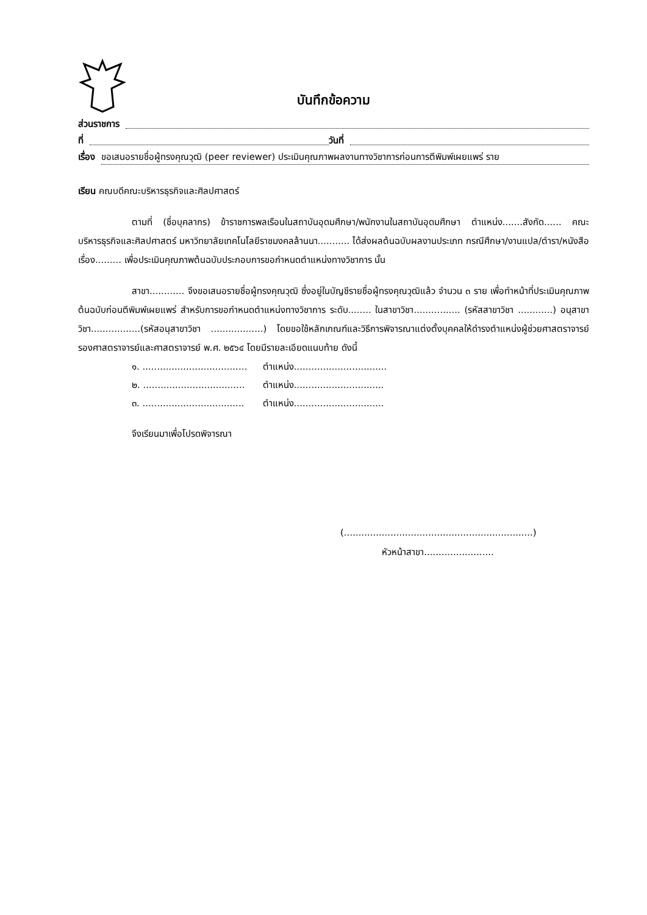บันทึกข้อความ
ส่วนราชการ
ที่ วันที่
เรื่อง ขอเสนอรายชื่อผู้ทรงคุณวุฒิ (peer reviewer) ประเมินคุณภาพผลงานทางวิชาการก่อนการตีพิมพ์เผยแพร่ ราย
เรียน คณบดีคณะบริหารธุรกิจและศิลปศาสตร์
ตามที่ (ชื่อบุคลากร) ข้าราชการพลเรือนในสถาบันอุดมศึกษา/พนักงานในสถาบันอุดมศึกษา ตำแหน่ง.......สังกัด...... คณะบริหารธุรกิจและศิลปศาสตร์ มหาวิทยาลัยเทคโนโลยีราชมงคลล้านนา........... ได้ส่งผลต้นฉบับผลงานประเภท กรณีศึกษา/งานแปล/ตำรา/หนังสือ เรื่อง......... เพื่อประเมินคุณภาพต้นฉบับประกอบการขอกำหนดตำแหน่งทางวิชาการ นั้น
สาขา............ จึงขอเสนอรายชื่อผู้ทรงคุณวุฒิ ซึ่งอยู่ในบัญชีรายชื่อผู้ทรงคุณวุฒิแล้ว จำนวน ๓ ราย เพื่อทำหน้าที่ประเมินคุณภาพต้นฉบับก่อนตีพิมพ์เผยแพร่ สำหรับการขอกำหนดตำแหน่งทางวิชาการ ระดับ........ ในสาขาวิชา................ (รหัสสาขาวิชา ............) อนุสาขาวิชา.................(รหัสอนุสาขาวิชา ..................) โดยขอใช้หลักเกณฑ์และวิธีการพิจารณาแต่งตั้งบุคคลให้ดำรงตำแหน่งผู้ช่วยศาสตราจารย์ รองศาสตราจารย์และศาสตราจารย์ พ.ศ. ๒๕๖๔ โดยมีรายละเอียดแนบท้าย ดังนี้
๑. .................................... ตำแหน่ง................................
๒. ................................... ตำแหน่ง...............................
๓. ................................... ตำแหน่ง...............................
จึงเรียนมาเพื่อโปรดพิจารณา
(.................................................................)
หัวหน้าสาขา........................